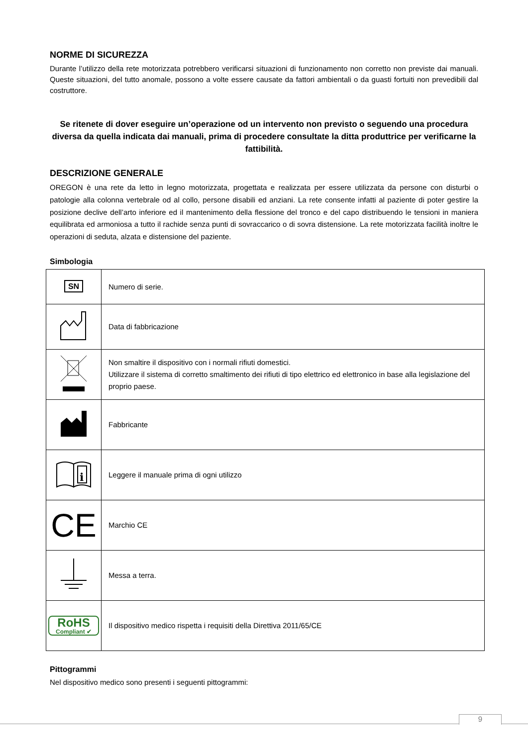NORME DI SICUREZZA
Durante l’utilizzo della rete motorizzata potrebbero verificarsi situazioni di funzionamento non corretto non previste dai manuali. Queste situazioni, del tutto anomale, possono a volte essere causate da fattori ambientali o da guasti fortuiti non prevedibili dal costruttore.
Se ritenete di dover eseguire un’operazione od un intervento non previsto o seguendo una procedura diversa da quella indicata dai manuali, prima di procedere consultate la ditta produttrice per verificarne la fattibilità.
DESCRIZIONE GENERALE
OREGON è una rete da letto in legno motorizzata, progettata e realizzata per essere utilizzata da persone con disturbi o patologie alla colonna vertebrale od al collo, persone disabili ed anziani. La rete consente infatti al paziente di poter gestire la posizione declive dell’arto inferiore ed il mantenimento della flessione del tronco e del capo distribuendo le tensioni in maniera equilibrata ed armoniosa a tutto il rachide senza punti di sovraccarico o di sovra distensione. La rete motorizzata facilità inoltre le operazioni di seduta, alzata e distensione del paziente.
Simbologia
| SN | Numero di serie. |
| | Data di fabbricazione |
| | Non smaltire il dispositivo con i normali rifiuti domestici. Utilizzare il sistema di corretto smaltimento dei rifiuti di tipo elettrico ed elettronico in base alla legislazione del proprio paese. |
| | Fabbricante |
| i | Leggere il manuale prima di ogni utilizzo |
| CE | Marchio CE |
| | Messa a terra. |
| RoHS Compliant ✔ | Il dispositivo medico rispetta i requisiti della Direttiva 2011/65/CE |
Pittogrammi
Nel dispositivo medico sono presenti i seguenti pittogrammi:
9